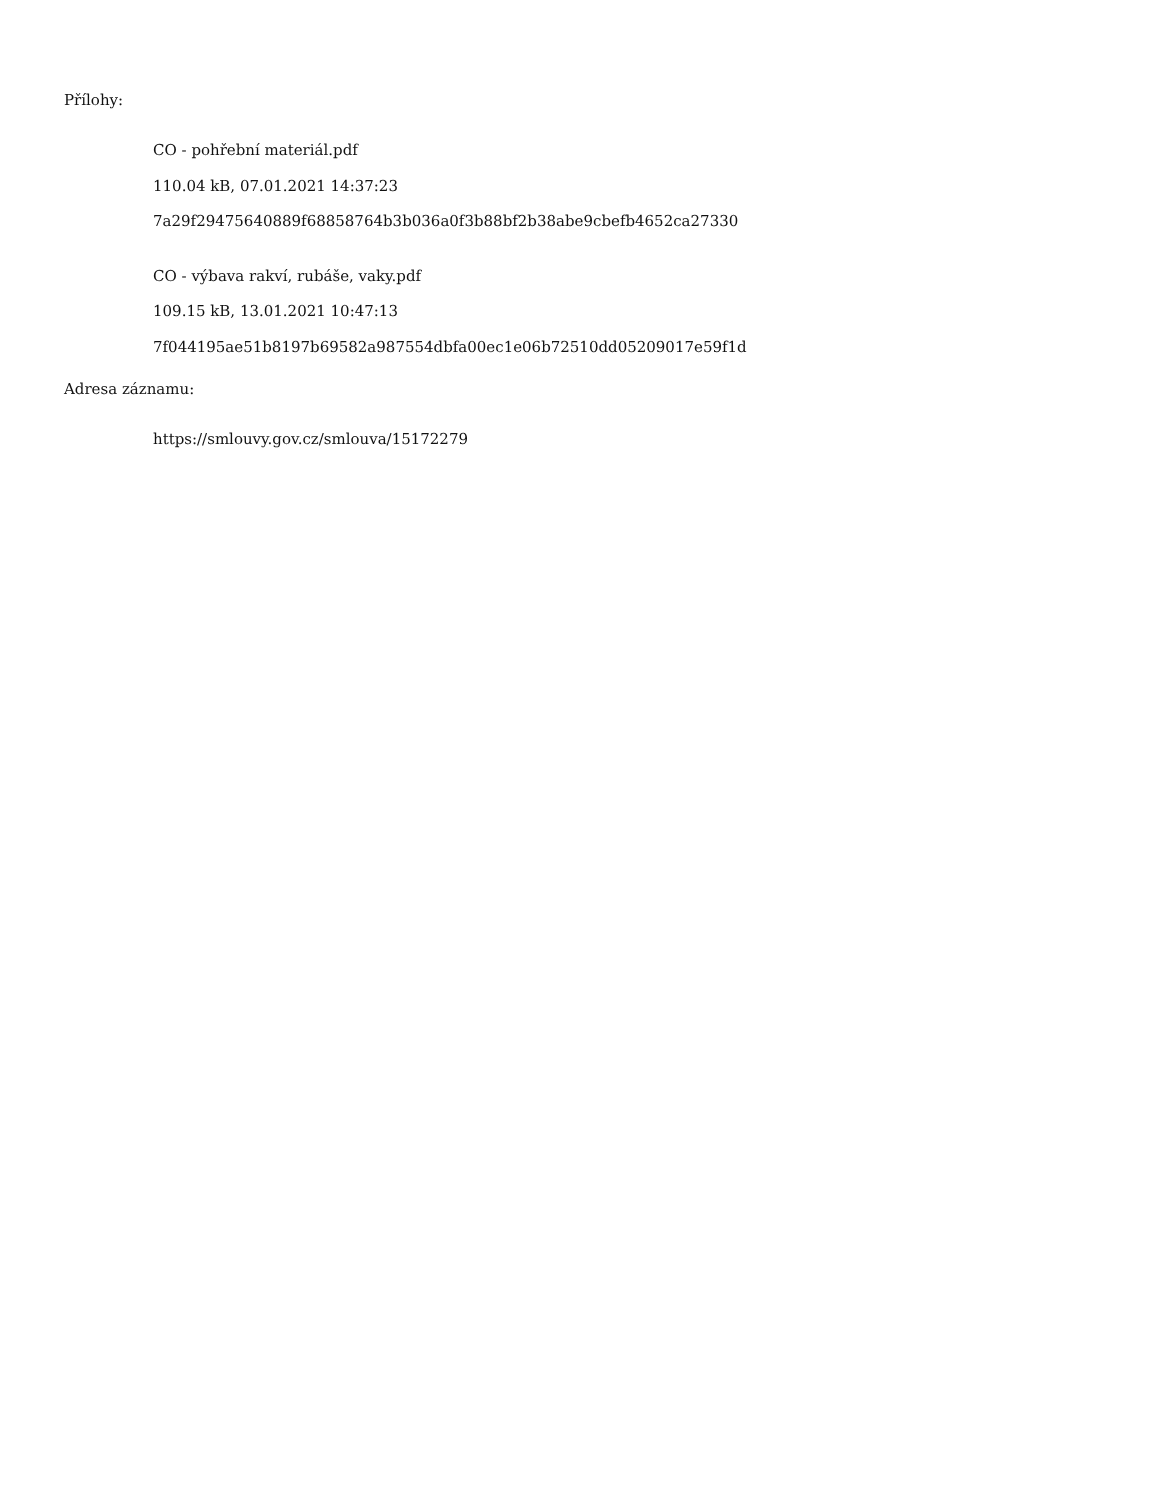Přílohy:
CO - pohřební materiál.pdf
110.04 kB, 07.01.2021 14:37:23
7a29f29475640889f68858764b3b036a0f3b88bf2b38abe9cbefb4652ca27330
CO - výbava rakví, rubáše, vaky.pdf
109.15 kB, 13.01.2021 10:47:13
7f044195ae51b8197b69582a987554dbfa00ec1e06b72510dd05209017e59f1d
Adresa záznamu:
https://smlouvy.gov.cz/smlouva/15172279